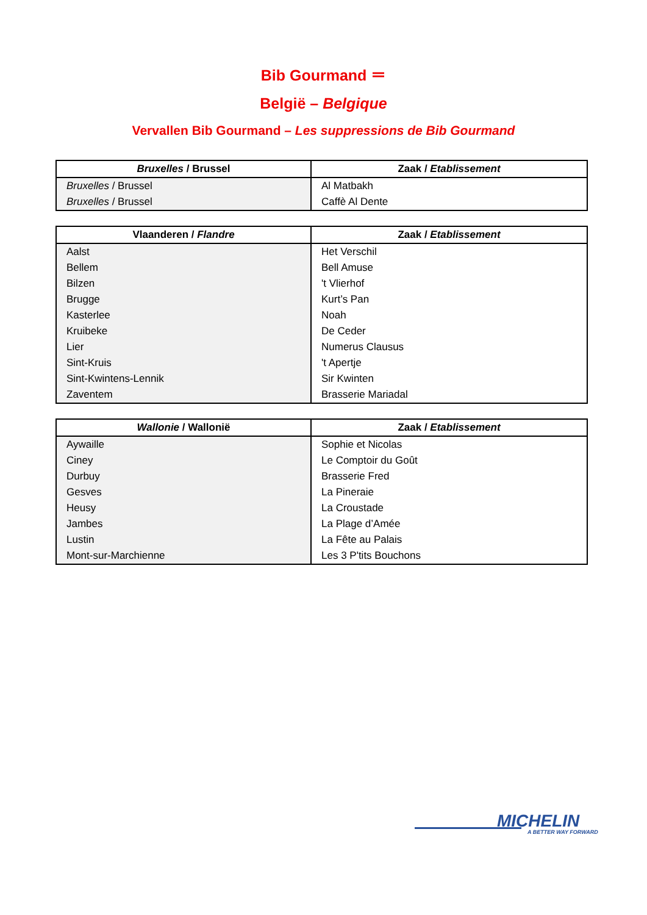Bib Gourmand ＝
België – Belgique
Vervallen Bib Gourmand – Les suppressions de Bib Gourmand
| Bruxelles / Brussel | Zaak / Etablissement |
| --- | --- |
| Bruxelles / Brussel | Al Matbakh |
| Bruxelles / Brussel | Caffè Al Dente |
| Vlaanderen / Flandre | Zaak / Etablissement |
| --- | --- |
| Aalst | Het Verschil |
| Bellem | Bell Amuse |
| Bilzen | 't Vlierhof |
| Brugge | Kurt’s Pan |
| Kasterlee | Noah |
| Kruibeke | De Ceder |
| Lier | Numerus Clausus |
| Sint-Kruis | 't Apertje |
| Sint-Kwintens-Lennik | Sir Kwinten |
| Zaventem | Brasserie Mariadal |
| Wallonie / Wallonië | Zaak / Etablissement |
| --- | --- |
| Aywaille | Sophie et Nicolas |
| Ciney | Le Comptoir du Goût |
| Durbuy | Brasserie Fred |
| Gesves | La Pineraie |
| Heusy | La Croustade |
| Jambes | La Plage d’Amée |
| Lustin | La Fête au Palais |
| Mont-sur-Marchienne | Les 3 P'tits Bouchons |
MICHELIN
A BETTER WAY FORWARD